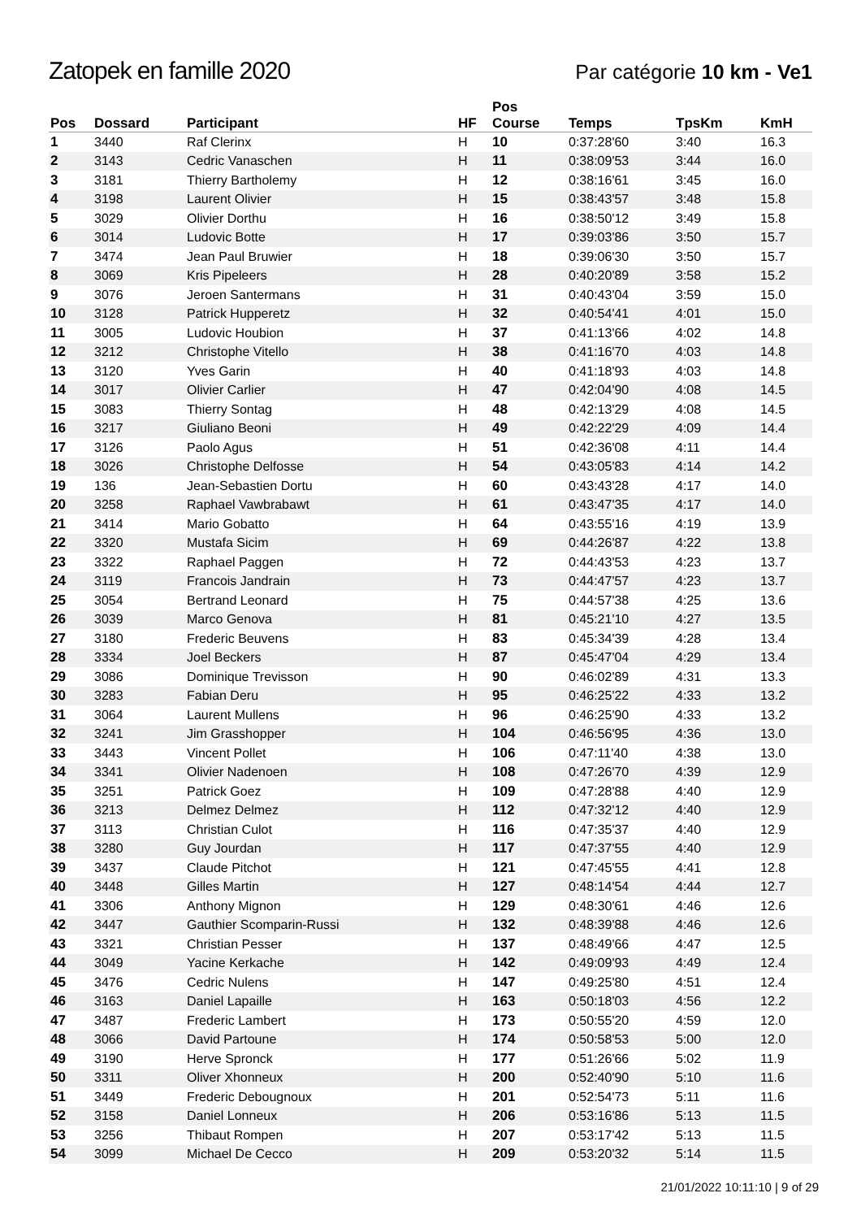Zatopek en famille 2020
Par catégorie 10 km - Ve1
| Pos | Dossard | Participant | HF | Pos Course | Temps | TpsKm | KmH |
| --- | --- | --- | --- | --- | --- | --- | --- |
| 1 | 3440 | Raf Clerinx | H | 10 | 0:37:28'60 | 3:40 | 16.3 |
| 2 | 3143 | Cedric Vanaschen | H | 11 | 0:38:09'53 | 3:44 | 16.0 |
| 3 | 3181 | Thierry Bartholemy | H | 12 | 0:38:16'61 | 3:45 | 16.0 |
| 4 | 3198 | Laurent Olivier | H | 15 | 0:38:43'57 | 3:48 | 15.8 |
| 5 | 3029 | Olivier Dorthu | H | 16 | 0:38:50'12 | 3:49 | 15.8 |
| 6 | 3014 | Ludovic Botte | H | 17 | 0:39:03'86 | 3:50 | 15.7 |
| 7 | 3474 | Jean Paul Bruwier | H | 18 | 0:39:06'30 | 3:50 | 15.7 |
| 8 | 3069 | Kris Pipeleers | H | 28 | 0:40:20'89 | 3:58 | 15.2 |
| 9 | 3076 | Jeroen Santermans | H | 31 | 0:40:43'04 | 3:59 | 15.0 |
| 10 | 3128 | Patrick Hupperetz | H | 32 | 0:40:54'41 | 4:01 | 15.0 |
| 11 | 3005 | Ludovic Houbion | H | 37 | 0:41:13'66 | 4:02 | 14.8 |
| 12 | 3212 | Christophe Vitello | H | 38 | 0:41:16'70 | 4:03 | 14.8 |
| 13 | 3120 | Yves Garin | H | 40 | 0:41:18'93 | 4:03 | 14.8 |
| 14 | 3017 | Olivier Carlier | H | 47 | 0:42:04'90 | 4:08 | 14.5 |
| 15 | 3083 | Thierry Sontag | H | 48 | 0:42:13'29 | 4:08 | 14.5 |
| 16 | 3217 | Giuliano Beoni | H | 49 | 0:42:22'29 | 4:09 | 14.4 |
| 17 | 3126 | Paolo Agus | H | 51 | 0:42:36'08 | 4:11 | 14.4 |
| 18 | 3026 | Christophe Delfosse | H | 54 | 0:43:05'83 | 4:14 | 14.2 |
| 19 | 136 | Jean-Sebastien Dortu | H | 60 | 0:43:43'28 | 4:17 | 14.0 |
| 20 | 3258 | Raphael Vawbrabawt | H | 61 | 0:43:47'35 | 4:17 | 14.0 |
| 21 | 3414 | Mario Gobatto | H | 64 | 0:43:55'16 | 4:19 | 13.9 |
| 22 | 3320 | Mustafa Sicim | H | 69 | 0:44:26'87 | 4:22 | 13.8 |
| 23 | 3322 | Raphael Paggen | H | 72 | 0:44:43'53 | 4:23 | 13.7 |
| 24 | 3119 | Francois Jandrain | H | 73 | 0:44:47'57 | 4:23 | 13.7 |
| 25 | 3054 | Bertrand Leonard | H | 75 | 0:44:57'38 | 4:25 | 13.6 |
| 26 | 3039 | Marco Genova | H | 81 | 0:45:21'10 | 4:27 | 13.5 |
| 27 | 3180 | Frederic Beuvens | H | 83 | 0:45:34'39 | 4:28 | 13.4 |
| 28 | 3334 | Joel Beckers | H | 87 | 0:45:47'04 | 4:29 | 13.4 |
| 29 | 3086 | Dominique Trevisson | H | 90 | 0:46:02'89 | 4:31 | 13.3 |
| 30 | 3283 | Fabian Deru | H | 95 | 0:46:25'22 | 4:33 | 13.2 |
| 31 | 3064 | Laurent Mullens | H | 96 | 0:46:25'90 | 4:33 | 13.2 |
| 32 | 3241 | Jim Grasshopper | H | 104 | 0:46:56'95 | 4:36 | 13.0 |
| 33 | 3443 | Vincent Pollet | H | 106 | 0:47:11'40 | 4:38 | 13.0 |
| 34 | 3341 | Olivier Nadenoen | H | 108 | 0:47:26'70 | 4:39 | 12.9 |
| 35 | 3251 | Patrick Goez | H | 109 | 0:47:28'88 | 4:40 | 12.9 |
| 36 | 3213 | Delmez Delmez | H | 112 | 0:47:32'12 | 4:40 | 12.9 |
| 37 | 3113 | Christian Culot | H | 116 | 0:47:35'37 | 4:40 | 12.9 |
| 38 | 3280 | Guy Jourdan | H | 117 | 0:47:37'55 | 4:40 | 12.9 |
| 39 | 3437 | Claude Pitchot | H | 121 | 0:47:45'55 | 4:41 | 12.8 |
| 40 | 3448 | Gilles Martin | H | 127 | 0:48:14'54 | 4:44 | 12.7 |
| 41 | 3306 | Anthony Mignon | H | 129 | 0:48:30'61 | 4:46 | 12.6 |
| 42 | 3447 | Gauthier Scomparin-Russi | H | 132 | 0:48:39'88 | 4:46 | 12.6 |
| 43 | 3321 | Christian Pesser | H | 137 | 0:48:49'66 | 4:47 | 12.5 |
| 44 | 3049 | Yacine Kerkache | H | 142 | 0:49:09'93 | 4:49 | 12.4 |
| 45 | 3476 | Cedric Nulens | H | 147 | 0:49:25'80 | 4:51 | 12.4 |
| 46 | 3163 | Daniel Lapaille | H | 163 | 0:50:18'03 | 4:56 | 12.2 |
| 47 | 3487 | Frederic Lambert | H | 173 | 0:50:55'20 | 4:59 | 12.0 |
| 48 | 3066 | David Partoune | H | 174 | 0:50:58'53 | 5:00 | 12.0 |
| 49 | 3190 | Herve Spronck | H | 177 | 0:51:26'66 | 5:02 | 11.9 |
| 50 | 3311 | Oliver Xhonneux | H | 200 | 0:52:40'90 | 5:10 | 11.6 |
| 51 | 3449 | Frederic Debougnoux | H | 201 | 0:52:54'73 | 5:11 | 11.6 |
| 52 | 3158 | Daniel Lonneux | H | 206 | 0:53:16'86 | 5:13 | 11.5 |
| 53 | 3256 | Thibaut Rompen | H | 207 | 0:53:17'42 | 5:13 | 11.5 |
| 54 | 3099 | Michael De Cecco | H | 209 | 0:53:20'32 | 5:14 | 11.5 |
21/01/2022 10:11:10 | 9 of 29